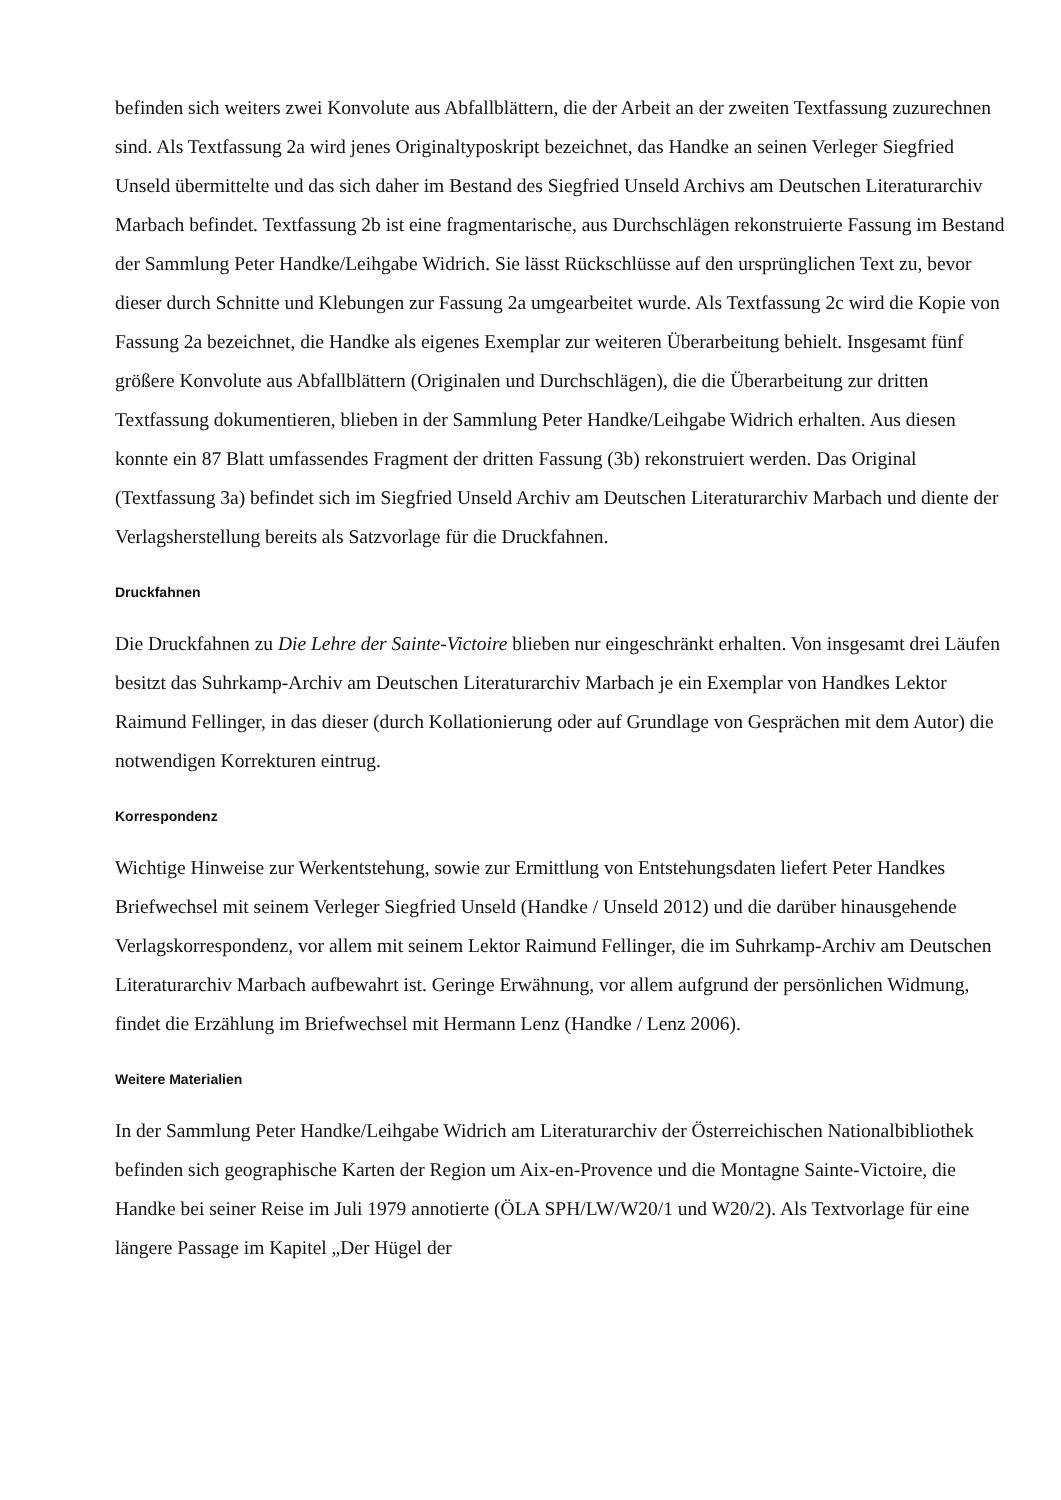befinden sich weiters zwei Konvolute aus Abfallblättern, die der Arbeit an der zweiten Textfassung zuzurechnen sind. Als Textfassung 2a wird jenes Originaltyposkript bezeichnet, das Handke an seinen Verleger Siegfried Unseld übermittelte und das sich daher im Bestand des Siegfried Unseld Archivs am Deutschen Literaturarchiv Marbach befindet. Textfassung 2b ist eine fragmentarische, aus Durchschlägen rekonstruierte Fassung im Bestand der Sammlung Peter Handke/Leihgabe Widrich. Sie lässt Rückschlüsse auf den ursprünglichen Text zu, bevor dieser durch Schnitte und Klebungen zur Fassung 2a umgearbeitet wurde. Als Textfassung 2c wird die Kopie von Fassung 2a bezeichnet, die Handke als eigenes Exemplar zur weiteren Überarbeitung behielt. Insgesamt fünf größere Konvolute aus Abfallblättern (Originalen und Durchschlägen), die die Überarbeitung zur dritten Textfassung dokumentieren, blieben in der Sammlung Peter Handke/Leihgabe Widrich erhalten. Aus diesen konnte ein 87 Blatt umfassendes Fragment der dritten Fassung (3b) rekonstruiert werden. Das Original (Textfassung 3a) befindet sich im Siegfried Unseld Archiv am Deutschen Literaturarchiv Marbach und diente der Verlagsherstellung bereits als Satzvorlage für die Druckfahnen.
Druckfahnen
Die Druckfahnen zu Die Lehre der Sainte-Victoire blieben nur eingeschränkt erhalten. Von insgesamt drei Läufen besitzt das Suhrkamp-Archiv am Deutschen Literaturarchiv Marbach je ein Exemplar von Handkes Lektor Raimund Fellinger, in das dieser (durch Kollationierung oder auf Grundlage von Gesprächen mit dem Autor) die notwendigen Korrekturen eintrug.
Korrespondenz
Wichtige Hinweise zur Werkentstehung, sowie zur Ermittlung von Entstehungsdaten liefert Peter Handkes Briefwechsel mit seinem Verleger Siegfried Unseld (Handke / Unseld 2012) und die darüber hinausgehende Verlagskorrespondenz, vor allem mit seinem Lektor Raimund Fellinger, die im Suhrkamp-Archiv am Deutschen Literaturarchiv Marbach aufbewahrt ist. Geringe Erwähnung, vor allem aufgrund der persönlichen Widmung, findet die Erzählung im Briefwechsel mit Hermann Lenz (Handke / Lenz 2006).
Weitere Materialien
In der Sammlung Peter Handke/Leihgabe Widrich am Literaturarchiv der Österreichischen Nationalbibliothek befinden sich geographische Karten der Region um Aix-en-Provence und die Montagne Sainte-Victoire, die Handke bei seiner Reise im Juli 1979 annotierte (ÖLA SPH/LW/W20/1 und W20/2). Als Textvorlage für eine längere Passage im Kapitel „Der Hügel der